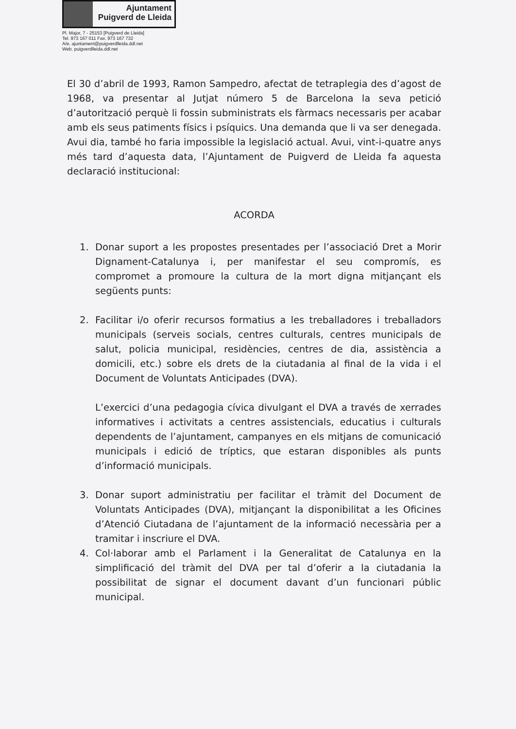Ajuntament
Puigverd de Lleida
Pl. Major, 7 - 25153 [Puigverd de Lleida]
Tel. 973 167 011 Fax. 973 167 732
A/e. ajuntament@puigverdlleida.ddl.net
Web. puigverdlleida.ddl.net
El 30 d’abril de 1993, Ramon Sampedro, afectat de tetraplegia des d’agost de 1968, va presentar al Jutjat número 5 de Barcelona la seva petició d’autorització perquè li fossin subministrats els fàrmacs necessaris per acabar amb els seus patiments físics i psíquics. Una demanda que li va ser denegada. Avui dia, també ho faria impossible la legislació actual. Avui, vint-i-quatre anys més tard d’aquesta data, l’Ajuntament de Puigverd de Lleida fa aquesta declaració institucional:
ACORDA
1. Donar suport a les propostes presentades per l’associació Dret a Morir Dignament-Catalunya i, per manifestar el seu compromís, es compromet a promoure la cultura de la mort digna mitjançant els següents punts:
2. Facilitar i/o oferir recursos formatius a les treballadores i treballadors municipals (serveis socials, centres culturals, centres municipals de salut, policia municipal, residències, centres de dia, assistència a domicili, etc.) sobre els drets de la ciutadania al final de la vida i el Document de Voluntats Anticipades (DVA).
L’exercici d’una pedagogia cívica divulgant el DVA a través de xerrades informatives i activitats a centres assistencials, educatius i culturals dependents de l’ajuntament, campanyes en els mitjans de comunicació municipals i edició de tríptics, que estaran disponibles als punts d’informació municipals.
3. Donar suport administratiu per facilitar el tràmit del Document de Voluntats Anticipades (DVA), mitjançant la disponibilitat a les Oficines d’Atenció Ciutadana de l’ajuntament de la informació necessària per a tramitar i inscriure el DVA.
4. Col·laborar amb el Parlament i la Generalitat de Catalunya en la simplificació del tràmit del DVA per tal d’oferir a la ciutadania la possibilitat de signar el document davant d’un funcionari públic municipal.